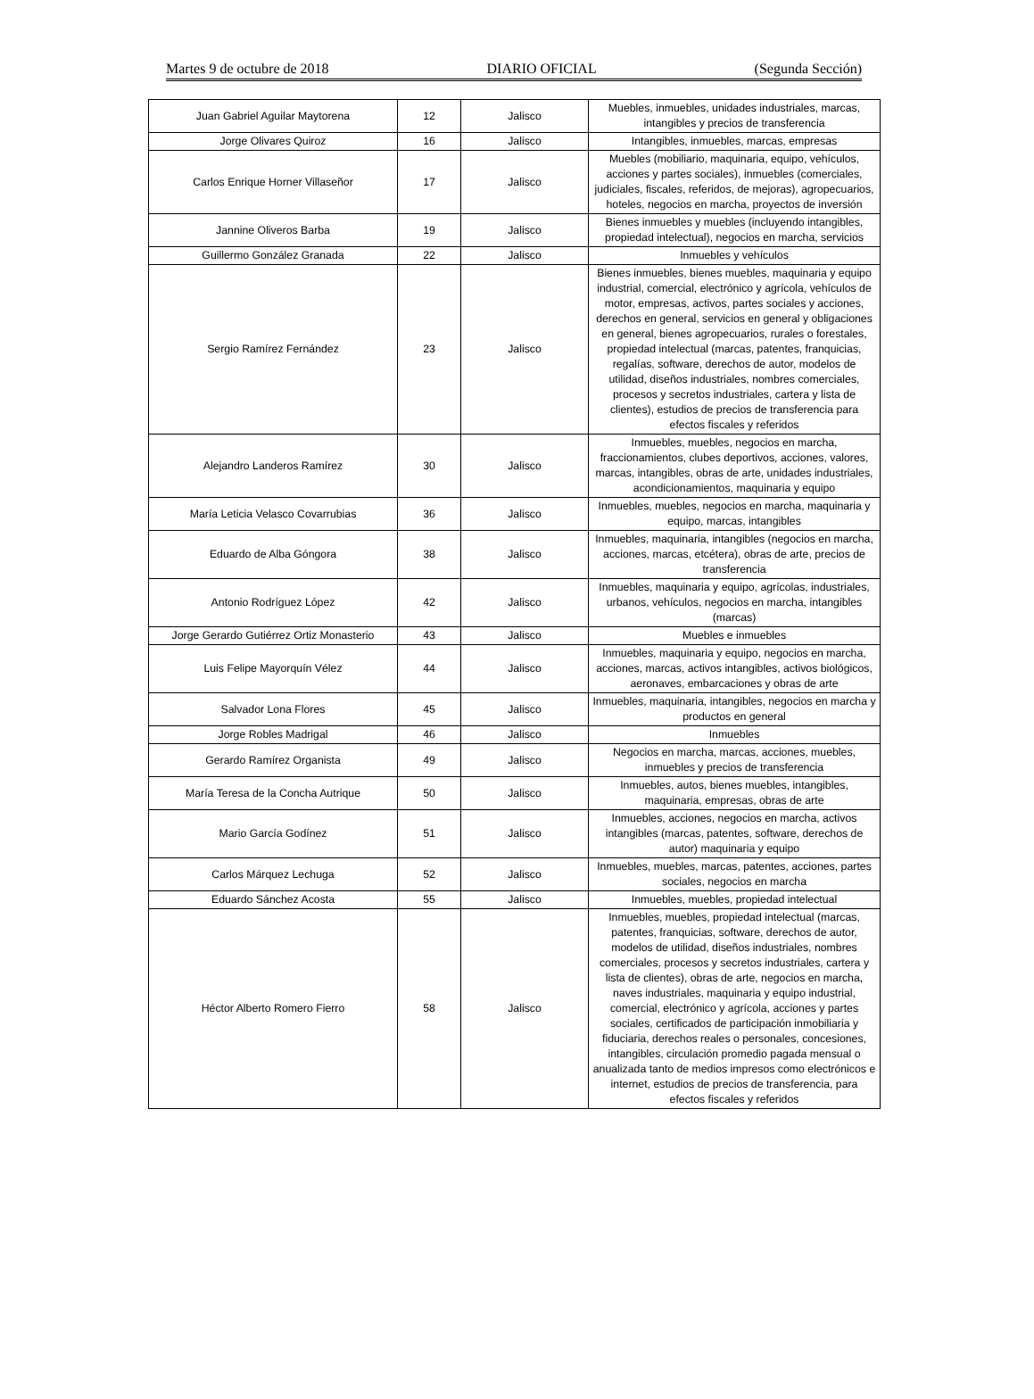Martes 9 de octubre de 2018 DIARIO OFICIAL (Segunda Sección)
| Juan Gabriel Aguilar Maytorena | 12 | Jalisco | Muebles, inmuebles, unidades industriales, marcas, intangibles y precios de transferencia |
| Jorge Olivares Quiroz | 16 | Jalisco | Intangibles, inmuebles, marcas, empresas |
| Carlos Enrique Horner Villaseñor | 17 | Jalisco | Muebles (mobiliario, maquinaria, equipo, vehículos, acciones y partes sociales), inmuebles (comerciales, judiciales, fiscales, referidos, de mejoras), agropecuarios, hoteles, negocios en marcha, proyectos de inversión |
| Jannine Oliveros Barba | 19 | Jalisco | Bienes inmuebles y muebles (incluyendo intangibles, propiedad intelectual), negocios en marcha, servicios |
| Guillermo González Granada | 22 | Jalisco | Inmuebles y vehículos |
| Sergio Ramírez Fernández | 23 | Jalisco | Bienes inmuebles, bienes muebles, maquinaria y equipo industrial, comercial, electrónico y agrícola, vehículos de motor, empresas, activos, partes sociales y acciones, derechos en general, servicios en general y obligaciones en general, bienes agropecuarios, rurales o forestales, propiedad intelectual (marcas, patentes, franquicias, regalías, software, derechos de autor, modelos de utilidad, diseños industriales, nombres comerciales, procesos y secretos industriales, cartera y lista de clientes), estudios de precios de transferencia para efectos fiscales y referidos |
| Alejandro Landeros Ramírez | 30 | Jalisco | Inmuebles, muebles, negocios en marcha, fraccionamientos, clubes deportivos, acciones, valores, marcas, intangibles, obras de arte, unidades industriales, acondicionamientos, maquinaria y equipo |
| María Leticia Velasco Covarrubias | 36 | Jalisco | Inmuebles, muebles, negocios en marcha, maquinaria y equipo, marcas, intangibles |
| Eduardo de Alba Góngora | 38 | Jalisco | Inmuebles, maquinaria, intangibles (negocios en marcha, acciones, marcas, etcétera), obras de arte, precios de transferencia |
| Antonio Rodríguez López | 42 | Jalisco | Inmuebles, maquinaria y equipo, agrícolas, industriales, urbanos, vehículos, negocios en marcha, intangibles (marcas) |
| Jorge Gerardo Gutiérrez Ortiz Monasterio | 43 | Jalisco | Muebles e inmuebles |
| Luis Felipe Mayorquín Vélez | 44 | Jalisco | Inmuebles, maquinaria y equipo, negocios en marcha, acciones, marcas, activos intangibles, activos biológicos, aeronaves, embarcaciones y obras de arte |
| Salvador Lona Flores | 45 | Jalisco | Inmuebles, maquinaria, intangibles, negocios en marcha y productos en general |
| Jorge Robles Madrigal | 46 | Jalisco | Inmuebles |
| Gerardo Ramírez Organista | 49 | Jalisco | Negocios en marcha, marcas, acciones, muebles, inmuebles y precios de transferencia |
| María Teresa de la Concha Autrique | 50 | Jalisco | Inmuebles, autos, bienes muebles, intangibles, maquinaria, empresas, obras de arte |
| Mario García Godínez | 51 | Jalisco | Inmuebles, acciones, negocios en marcha, activos intangibles (marcas, patentes, software, derechos de autor) maquinaria y equipo |
| Carlos Márquez Lechuga | 52 | Jalisco | Inmuebles, muebles, marcas, patentes, acciones, partes sociales, negocios en marcha |
| Eduardo Sánchez Acosta | 55 | Jalisco | Inmuebles, muebles, propiedad intelectual |
| Héctor Alberto Romero Fierro | 58 | Jalisco | Inmuebles, muebles, propiedad intelectual (marcas, patentes, franquicias, software, derechos de autor, modelos de utilidad, diseños industriales, nombres comerciales, procesos y secretos industriales, cartera y lista de clientes), obras de arte, negocios en marcha, naves industriales, maquinaria y equipo industrial, comercial, electrónico y agrícola, acciones y partes sociales, certificados de participación inmobiliaria y fiduciaria, derechos reales o personales, concesiones, intangibles, circulación promedio pagada mensual o anualizada tanto de medios impresos como electrónicos e internet, estudios de precios de transferencia, para efectos fiscales y referidos |